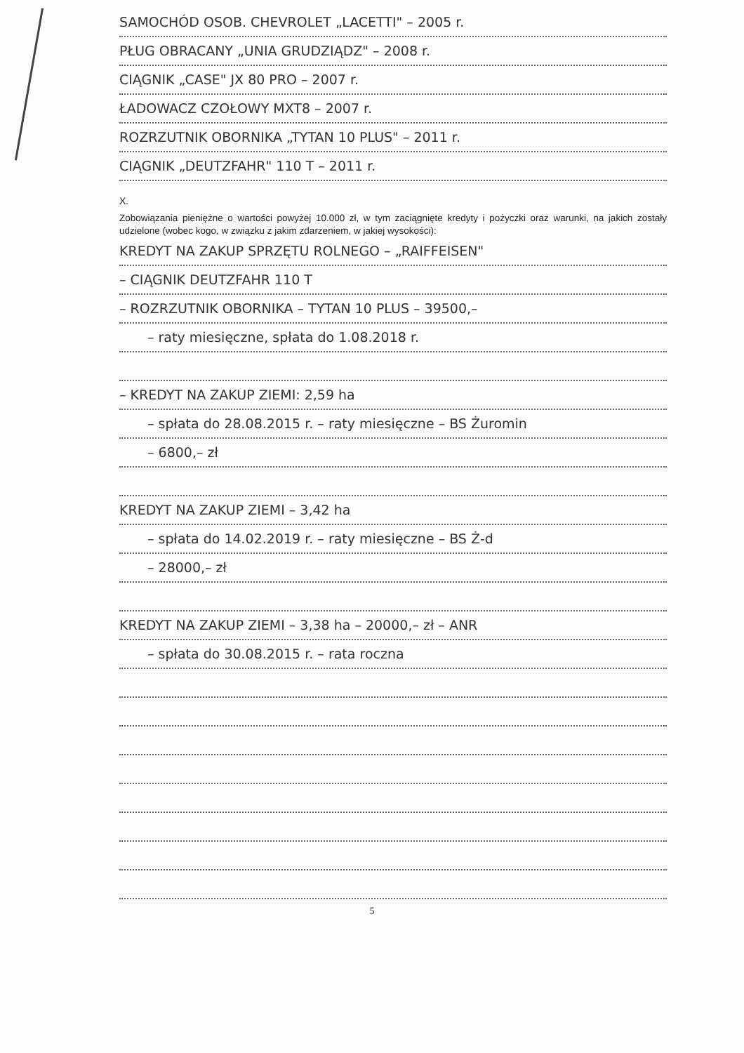SAMOCHÓD OSOB. CHEVROLET „LACETTI" – 2005 r.
PŁUG OBRACANY „UNIA GRUDZIĄDZ" – 2008 r.
CIĄGNIK „CASE" JX 80 PRO – 2007 r.
ŁADOWACZ CZOŁOWY MXT8 – 2007 r.
ROZRZUTNIK OBORNIKA „TYTAN 10 PLUS" – 2011 r.
CIĄGNIK „DEUTZFAHR" 110 T – 2011 r.
X.
Zobowiązania pieniężne o wartości powyżej 10.000 zł, w tym zaciągnięte kredyty i pożyczki oraz warunki, na jakich zostały udzielone (wobec kogo, w związku z jakim zdarzeniem, w jakiej wysokości):
KREDYT NA ZAKUP SPRZĘTU ROLNEGO – „RAIFFEISEN"
– CIĄGNIK DEUTZFAHR 110 T
– ROZRZUTNIK OBORNIKA – TYTAN 10 PLUS – 39500,–
– raty miesięczne, spłata do 1.08.2018 r.
– KREDYT NA ZAKUP ZIEMI: 2,59 ha
– spłata do 28.08.2015 r. – raty miesięczne – BS Żuromin
– 6800,– zł
KREDYT NA ZAKUP ZIEMI – 3,42 ha
– spłata do 14.02.2019 r. – raty miesięczne – BS Ż-d
– 28000,– zł
KREDYT NA ZAKUP ZIEMI – 3,38 ha – 20000,– zł – ANR
– spłata do 30.08.2015 r. – rata roczna
5